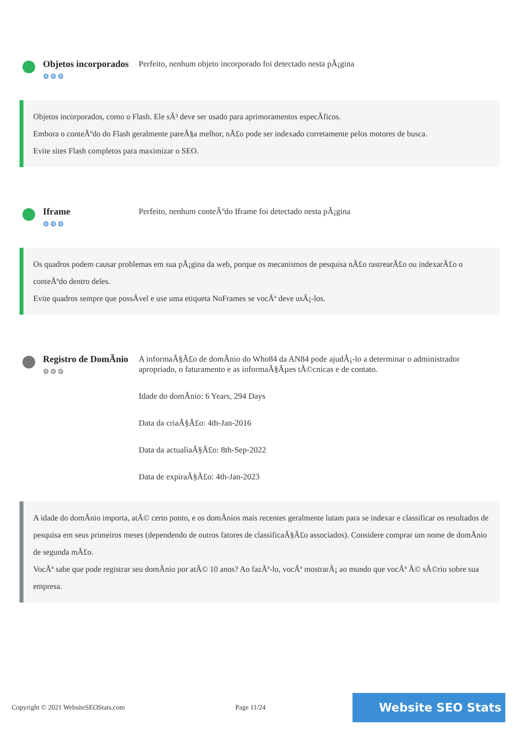Objetos incorporados
⚙⚙⚙
Perfeito, nenhum objeto incorporado foi detectado nesta pÃ¡gina
Objetos incorporados, como o Flash. Ele sÃ³ deve ser usado para aprimoramentos especÃficos.
Embora o conteÃºdo do Flash geralmente pareÃ§a melhor, nÃ£o pode ser indexado corretamente pelos motores de busca.
Evite sites Flash completos para maximizar o SEO.
Iframe
⚙⚙⚙
Perfeito, nenhum conteÃºdo Iframe foi detectado nesta pÃ¡gina
Os quadros podem causar problemas em sua pÃ¡gina da web, porque os mecanismos de pesquisa nÃ£o rastrearÃ£o ou indexarÃ£o o conteÃºdo dentro deles.
Evite quadros sempre que possÃvel e use uma etiqueta NoFrames se vocÃª deve usÃ¡-los.
Registro de DomÃnio
⚙⚙⚙
A informaÃ§Ã£o de domÃnio do Who84 da AN84 pode ajudÃ¡-lo a determinar o administrador apropriado, o faturamento e as informaÃ§Ãµes tÃ©cnicas e de contato.
Idade do domÃnio: 6 Years, 294 Days
Data da criaÃ§Ã£o: 4th-Jan-2016
Data da actualiaÃ§Ã£o: 8th-Sep-2022
Data de expiraÃ§Ã£o: 4th-Jan-2023
A idade do domÃnio importa, atÃ© certo ponto, e os domÃnios mais recentes geralmente lutam para se indexar e classificar os resultados de pesquisa em seus primeiros meses (dependendo de outros fatores de classificaÃ§Ã£o associados). Considere comprar um nome de domÃnio de segunda mÃ£o.
VocÃª sabe que pode registrar seu domÃnio por atÃ© 10 anos? Ao fazÃª-lo, vocÃª mostrarÃ¡ ao mundo que vocÃª Ã© sÃ©rio sobre sua empresa.
Copyright © 2021 WebsiteSEOStats.com Page 11/24 Website SEO Stats